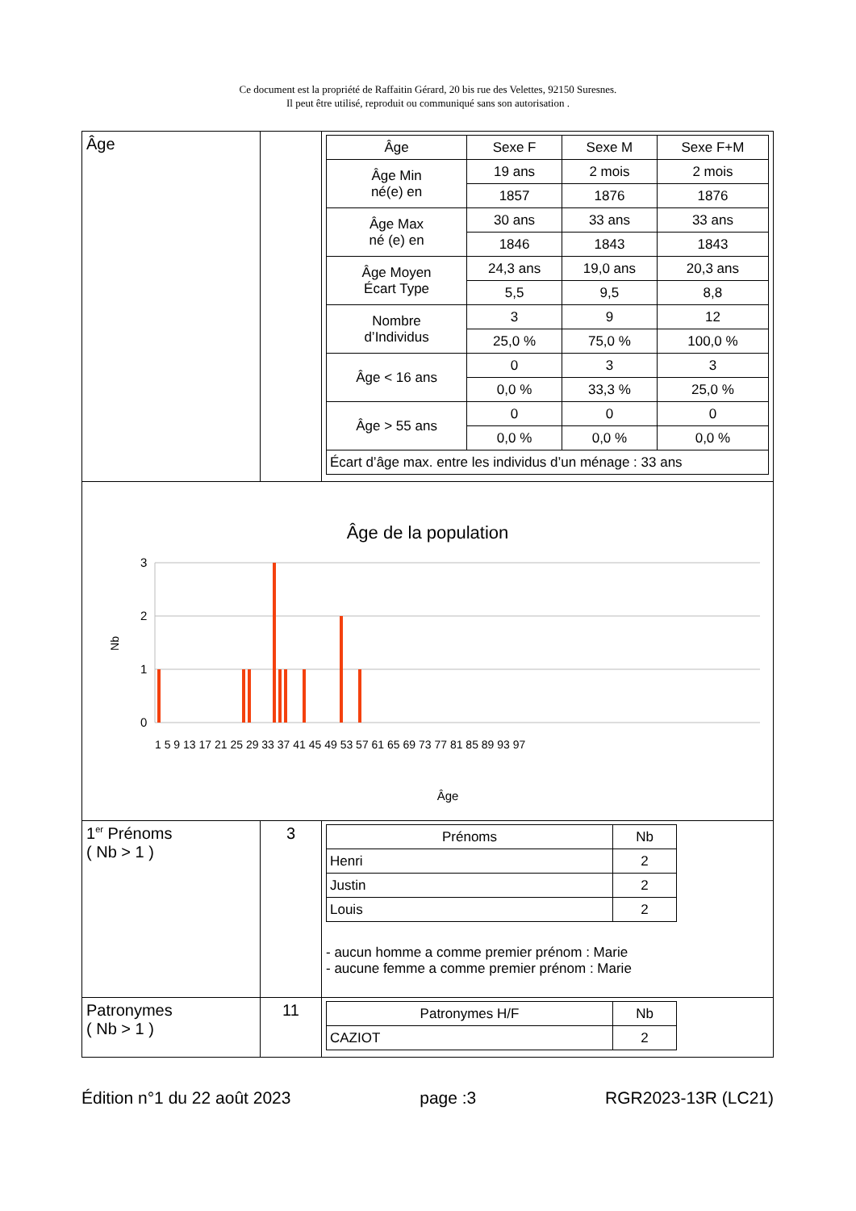Ce document est la propriété de Raffaitin Gérard, 20 bis rue des Velettes, 92150 Suresnes.
Il peut être utilisé, reproduit ou communiqué sans son autorisation .
| Âge | | / Âge / Sexe F / Sexe M / Sexe F+M / / --- / --- / --- / --- / / Âge Min né(e) en / 19 ans / 2 mois / 2 mois / / / 1857 / 1876 / 1876 / / Âge Max né (e) en / 30 ans / 33 ans / 33 ans / / / 1846 / 1843 / 1843 / / Âge Moyen Écart Type / 24,3 ans / 19,0 ans / 20,3 ans / / / 5,5 / 9,5 / 8,8 / / Nombre d’Individus / 3 / 9 / 12 / / / 25,0 % / 75,0 % / 100,0 % / / Âge < 16 ans / 0 / 3 / 3 / / / 0,0 % / 33,3 % / 25,0 % / / Âge > 55 ans / 0 / 0 / 0 / / / 0,0 % / 0,0 % / 0,0 % / / Écart d’âge max. entre les individus d’un ménage : 33 ans / / / / |
| Âge de la population 3 2 1 0 Nb Âge 1 5 9 13 17 21 25 29 33 37 41 45 49 53 57 61 65 69 73 77 81 85 89 93 97 | | |
| 1<sup>er</sup> Prénoms ( Nb > 1 ) | 3 | / Prénoms / Nb / / --- / --- / / Henri / 2 / / Justin / 2 / / Louis / 2 / - aucun homme a comme premier prénom : Marie - aucune femme a comme premier prénom : Marie |
| Patronymes ( Nb > 1 ) | 11 | / Patronymes H/F / Nb / / --- / --- / / CAZIOT / 2 / |
Édition n°1 du 22 août 2023 page :3 RGR2023-13R (LC21)